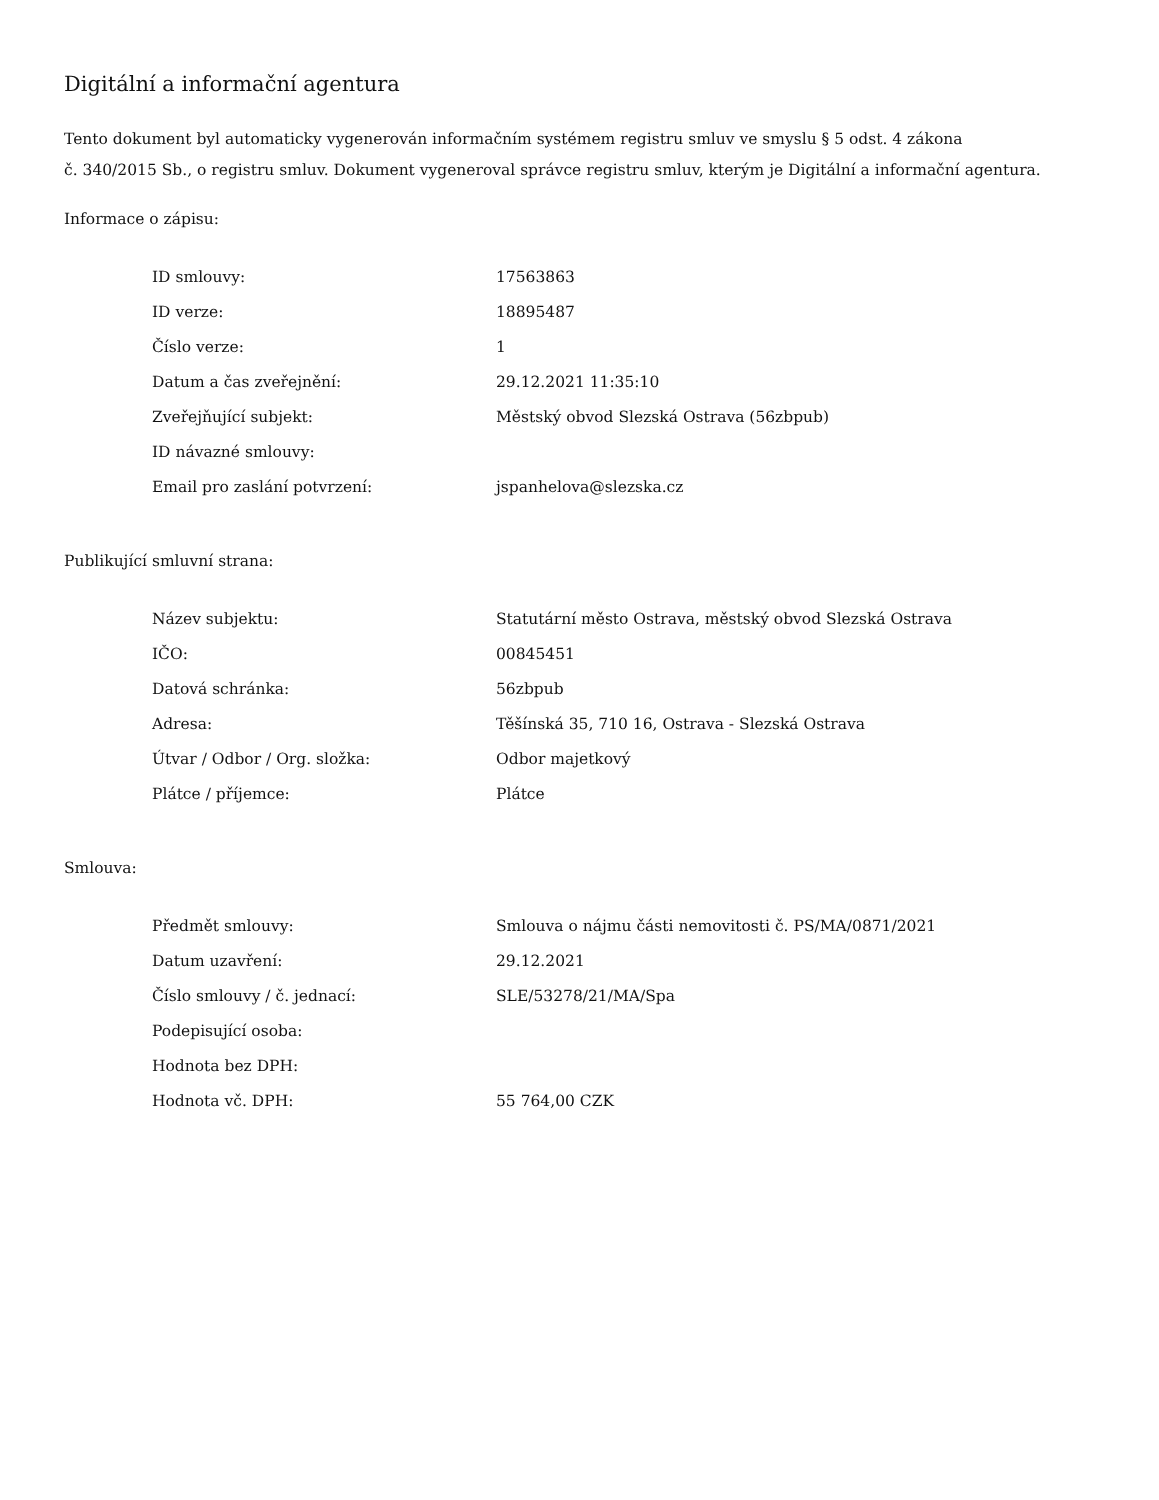Digitální a informační agentura
Tento dokument byl automaticky vygenerován informačním systémem registru smluv ve smyslu § 5 odst. 4 zákona
č. 340/2015 Sb., o registru smluv. Dokument vygeneroval správce registru smluv, kterým je Digitální a informační agentura.
Informace o zápisu:
| ID smlouvy: | 17563863 |
| ID verze: | 18895487 |
| Číslo verze: | 1 |
| Datum a čas zveřejnění: | 29.12.2021 11:35:10 |
| Zveřejňující subjekt: | Městský obvod Slezská Ostrava (56zbpub) |
| ID návazné smlouvy: | |
| Email pro zaslání potvrzení: | jspanhelova@slezska.cz |
Publikující smluvní strana:
| Název subjektu: | Statutární město Ostrava, městský obvod Slezská Ostrava |
| IČO: | 00845451 |
| Datová schránka: | 56zbpub |
| Adresa: | Těšínská 35, 710 16, Ostrava - Slezská Ostrava |
| Útvar / Odbor / Org. složka: | Odbor majetkový |
| Plátce / příjemce: | Plátce |
Smlouva:
| Předmět smlouvy: | Smlouva o nájmu části nemovitosti č. PS/MA/0871/2021 |
| Datum uzavření: | 29.12.2021 |
| Číslo smlouvy / č. jednací: | SLE/53278/21/MA/Spa |
| Podepisující osoba: | |
| Hodnota bez DPH: | |
| Hodnota vč. DPH: | 55 764,00 CZK |